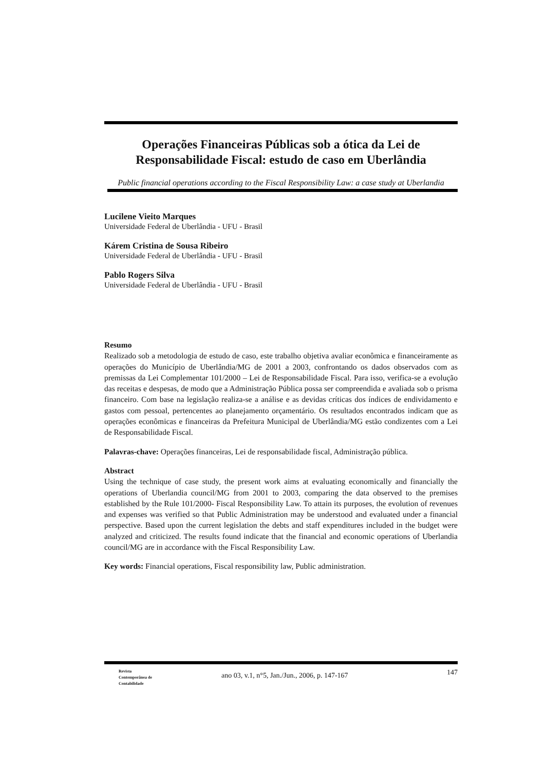Operações Financeiras Públicas sob a ótica da Lei de Responsabilidade Fiscal: estudo de caso em Uberlândia
Public financial operations according to the Fiscal Responsibility Law: a case study at Uberlandia
Lucilene Vieito Marques
Universidade Federal de Uberlândia - UFU - Brasil
Kárem Cristina de Sousa Ribeiro
Universidade Federal de Uberlândia - UFU - Brasil
Pablo Rogers Silva
Universidade Federal de Uberlândia - UFU - Brasil
Resumo
Realizado sob a metodologia de estudo de caso, este trabalho objetiva avaliar econômica e financeiramente as operações do Município de Uberlândia/MG de 2001 a 2003, confrontando os dados observados com as premissas da Lei Complementar 101/2000 – Lei de Responsabilidade Fiscal. Para isso, verifica-se a evolução das receitas e despesas, de modo que a Administração Pública possa ser compreendida e avaliada sob o prisma financeiro. Com base na legislação realiza-se a análise e as devidas críticas dos índices de endividamento e gastos com pessoal, pertencentes ao planejamento orçamentário. Os resultados encontrados indicam que as operações econômicas e financeiras da Prefeitura Municipal de Uberlândia/MG estão condizentes com a Lei de Responsabilidade Fiscal.
Palavras-chave: Operações financeiras, Lei de responsabilidade fiscal, Administração pública.
Abstract
Using the technique of case study, the present work aims at evaluating economically and financially the operations of Uberlandia council/MG from 2001 to 2003, comparing the data observed to the premises established by the Rule 101/2000- Fiscal Responsibility Law. To attain its purposes, the evolution of revenues and expenses was verified so that Public Administration may be understood and evaluated under a financial perspective. Based upon the current legislation the debts and staff expenditures included in the budget were analyzed and criticized. The results found indicate that the financial and economic operations of Uberlandia council/MG are in accordance with the Fiscal Responsibility Law.
Key words: Financial operations, Fiscal responsibility law, Public administration.
Revista
Contemporânea de
Contabilidade
ano 03, v.1, n°5, Jan./Jun., 2006, p. 147-167
147